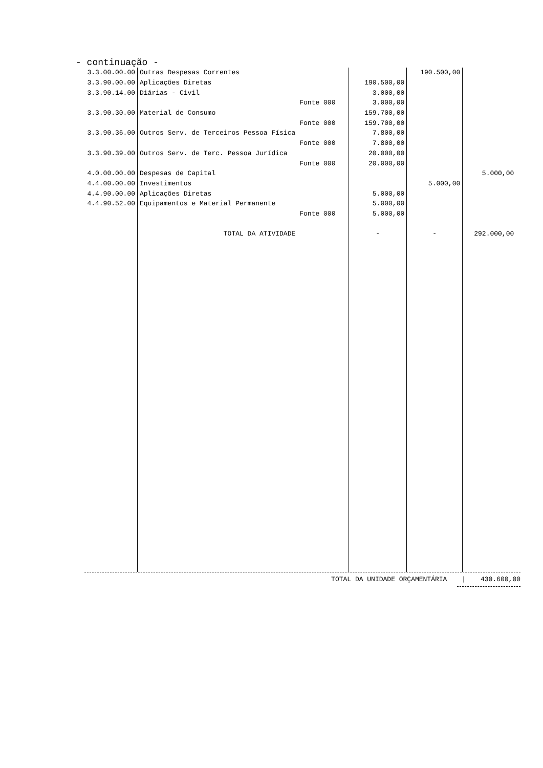- continuação -
| 3.3.00.00.00 | Outras Despesas Correntes | | | 190.500,00 | |
| 3.3.90.00.00 | Aplicações Diretas | | 190.500,00 | | |
| 3.3.90.14.00 | Diárias - Civil | | 3.000,00 | | |
| | | Fonte 000 | 3.000,00 | | |
| 3.3.90.30.00 | Material de Consumo | | 159.700,00 | | |
| | | Fonte 000 | 159.700,00 | | |
| 3.3.90.36.00 | Outros Serv. de Terceiros Pessoa Física | | 7.800,00 | | |
| | | Fonte 000 | 7.800,00 | | |
| 3.3.90.39.00 | Outros Serv. de Terc. Pessoa Jurídica | | 20.000,00 | | |
| | | Fonte 000 | 20.000,00 | | |
| 4.0.00.00.00 | Despesas de Capital | | | | 5.000,00 |
| 4.4.00.00.00 | Investimentos | | | 5.000,00 | |
| 4.4.90.00.00 | Aplicações Diretas | | 5.000,00 | | |
| 4.4.90.52.00 | Equipamentos e Material Permanente | | 5.000,00 | | |
| | | Fonte 000 | 5.000,00 | | |
| | TOTAL DA ATIVIDADE | | - | - | 292.000,00 |
TOTAL DA UNIDADE ORÇAMENTÁRIA | 430.600,00